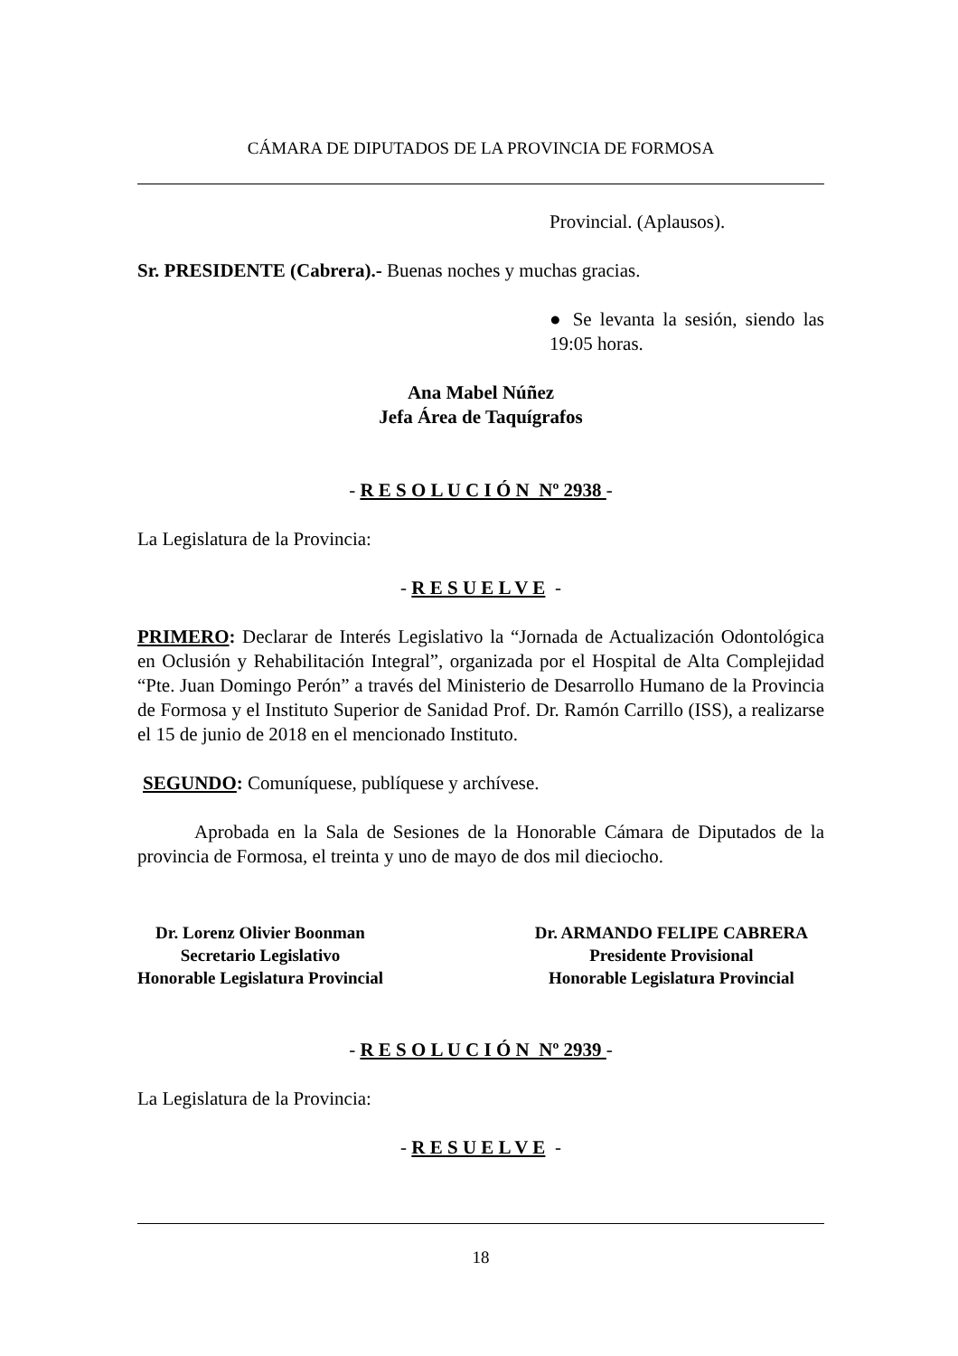CÁMARA DE DIPUTADOS DE LA PROVINCIA DE FORMOSA
Provincial. (Aplausos).
Sr. PRESIDENTE (Cabrera).- Buenas noches y muchas gracias.
● Se levanta la sesión, siendo las 19:05 horas.
Ana Mabel Núñez
Jefa Área de Taquígrafos
- R E S O L U C I Ó N Nº 2938 -
La Legislatura de la Provincia:
- R E S U E L V E -
PRIMERO: Declarar de Interés Legislativo la “Jornada de Actualización Odontológica en Oclusión y Rehabilitación Integral”, organizada por el Hospital de Alta Complejidad “Pte. Juan Domingo Perón” a través del Ministerio de Desarrollo Humano de la Provincia de Formosa y el Instituto Superior de Sanidad Prof. Dr. Ramón Carrillo (ISS), a realizarse el 15 de junio de 2018 en el mencionado Instituto.
SEGUNDO: Comuníquese, publíquese y archívese.
Aprobada en la Sala de Sesiones de la Honorable Cámara de Diputados de la provincia de Formosa, el treinta y uno de mayo de dos mil dieciocho.
Dr. Lorenz Olivier Boonman
Secretario Legislativo
Honorable Legislatura Provincial
Dr. ARMANDO FELIPE CABRERA
Presidente Provisional
Honorable Legislatura Provincial
- R E S O L U C I Ó N Nº 2939 -
La Legislatura de la Provincia:
- R E S U E L V E -
18